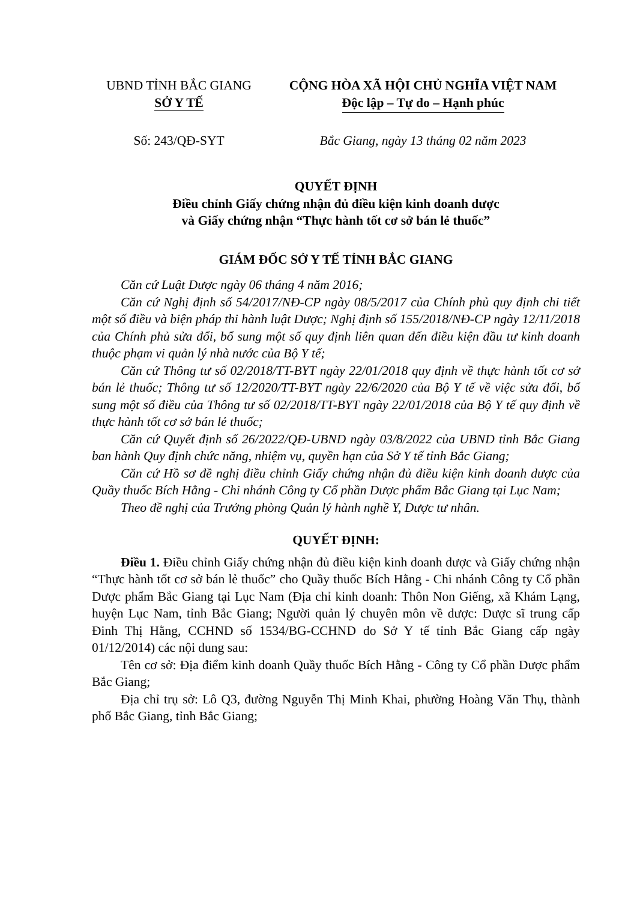UBND TỈNH BẮC GIANG
SỞ Y TẾ
Số: 243/QĐ-SYT
CỘNG HÒA XÃ HỘI CHỦ NGHĨA VIỆT NAM
Độc lập – Tự do – Hạnh phúc
Bắc Giang, ngày 13 tháng 02 năm 2023
QUYẾT ĐỊNH
Điều chỉnh Giấy chứng nhận đủ điều kiện kinh doanh dược
và Giấy chứng nhận “Thực hành tốt cơ sở bán lẻ thuốc”
GIÁM ĐỐC SỞ Y TẾ TỈNH BẮC GIANG
Căn cứ Luật Dược ngày 06 tháng 4 năm 2016;
Căn cứ Nghị định số 54/2017/NĐ-CP ngày 08/5/2017 của Chính phủ quy định chi tiết một số điều và biện pháp thi hành luật Dược; Nghị định số 155/2018/NĐ-CP ngày 12/11/2018 của Chính phủ sửa đổi, bổ sung một số quy định liên quan đến điều kiện đầu tư kinh doanh thuộc phạm vi quản lý nhà nước của Bộ Y tế;
Căn cứ Thông tư số 02/2018/TT-BYT ngày 22/01/2018 quy định về thực hành tốt cơ sở bán lẻ thuốc; Thông tư số 12/2020/TT-BYT ngày 22/6/2020 của Bộ Y tế về việc sửa đổi, bổ sung một số điều của Thông tư số 02/2018/TT-BYT ngày 22/01/2018 của Bộ Y tế quy định về thực hành tốt cơ sở bán lẻ thuốc;
Căn cứ Quyết định số 26/2022/QĐ-UBND ngày 03/8/2022 của UBND tỉnh Bắc Giang ban hành Quy định chức năng, nhiệm vụ, quyền hạn của Sở Y tế tỉnh Bắc Giang;
Căn cứ Hồ sơ đề nghị điều chỉnh Giấy chứng nhận đủ điều kiện kinh doanh dược của Quầy thuốc Bích Hằng - Chi nhánh Công ty Cổ phần Dược phẩm Bắc Giang tại Lục Nam;
Theo đề nghị của Trưởng phòng Quản lý hành nghề Y, Dược tư nhân.
QUYẾT ĐỊNH:
Điều 1. Điều chỉnh Giấy chứng nhận đủ điều kiện kinh doanh dược và Giấy chứng nhận “Thực hành tốt cơ sở bán lẻ thuốc” cho Quầy thuốc Bích Hằng - Chi nhánh Công ty Cổ phần Dược phẩm Bắc Giang tại Lục Nam (Địa chỉ kinh doanh: Thôn Non Giếng, xã Khám Lạng, huyện Lục Nam, tỉnh Bắc Giang; Người quản lý chuyên môn về dược: Dược sĩ trung cấp Đinh Thị Hằng, CCHND số 1534/BG-CCHND do Sở Y tế tỉnh Bắc Giang cấp ngày 01/12/2014) các nội dung sau:
Tên cơ sở: Địa điểm kinh doanh Quầy thuốc Bích Hằng - Công ty Cổ phần Dược phẩm Bắc Giang;
Địa chỉ trụ sở: Lô Q3, đường Nguyễn Thị Minh Khai, phường Hoàng Văn Thụ, thành phố Bắc Giang, tỉnh Bắc Giang;